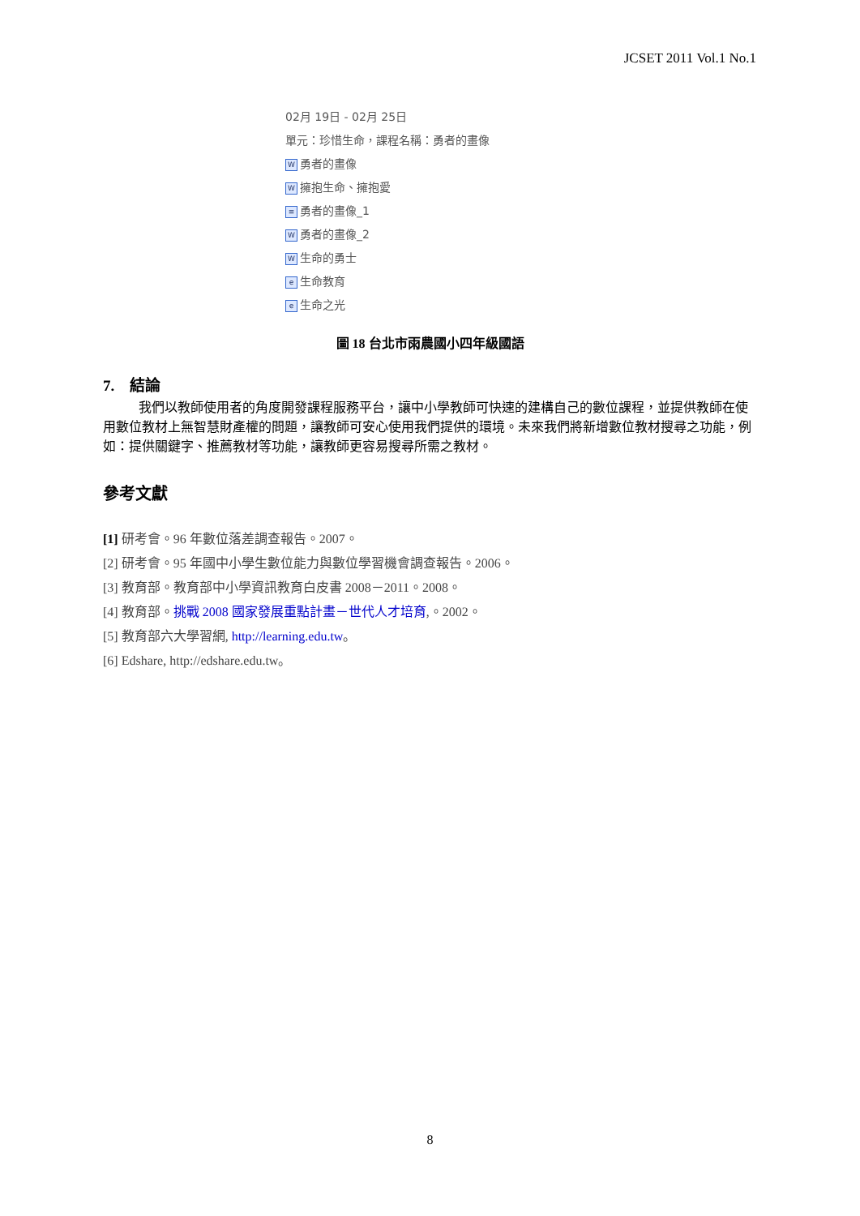JCSET 2011 Vol.1 No.1
02月 19日 - 02月 25日
單元：珍惜生命，課程名稱：勇者的畫像
W勇者的畫像
W擁抱生命、擁抱愛
≡ 勇者的畫像_1
W勇者的畫像_2
W生命的勇士
e生命教育
e生命之光
圖 18 台北市雨農國小四年級國語
7. 結論
我們以教師使用者的角度開發課程服務平台，讓中小學教師可快速的建構自己的數位課程，並提供教師在使用數位教材上無智慧財產權的問題，讓教師可安心使用我們提供的環境。未來我們將新增數位教材搜尋之功能，例如：提供關鍵字、推薦教材等功能，讓教師更容易搜尋所需之教材。
參考文獻
[1] 研考會。96 年數位落差調查報告。2007。
[2] 研考會。95 年國中小學生數位能力與數位學習機會調查報告。2006。
[3] 教育部。教育部中小學資訊教育白皮書 2008－2011。2008。
[4] 教育部。挑戰 2008 國家發展重點計畫－世代人才培育,。2002。
[5] 教育部六大學習網, http://learning.edu.tw。
[6] Edshare, http://edshare.edu.tw。
8